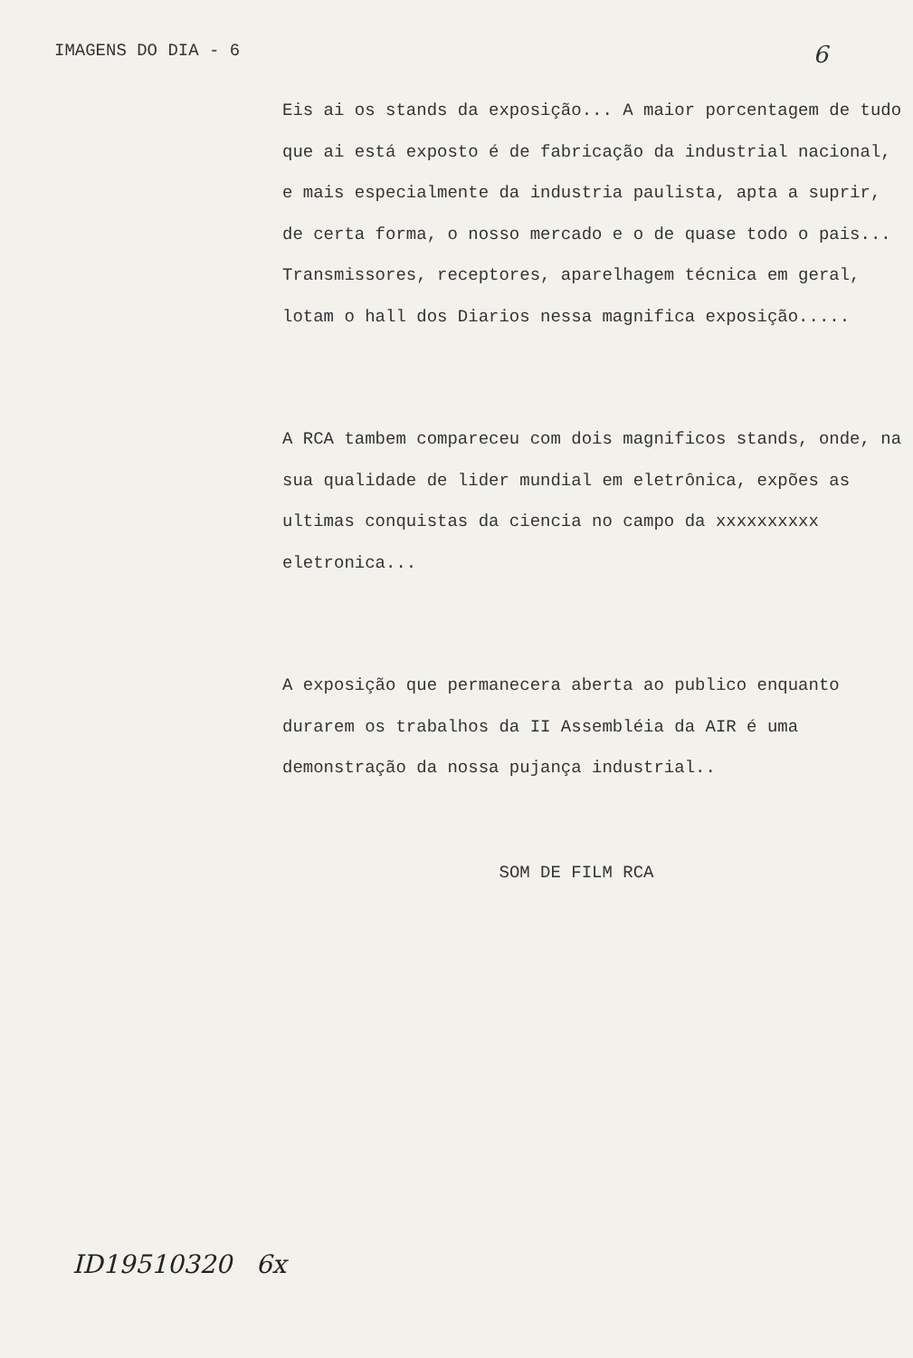IMAGENS DO DIA - 6 6
Eis ai os stands da exposição... A maior porcentagem de tudo que ai está exposto é de fabricação da industrial nacional, e mais especialmente da industria paulista, apta a suprir, de certa forma, o nosso mercado e o de quase todo o pais...
Transmissores, receptores, aparelhagem técnica em geral, lotam o hall dos Diarios nessa magnifica exposição.....
A RCA tambem compareceu com dois magnificos stands, onde, na sua qualidade de lider mundial em eletrônica, expões as ultimas conquistas da ciencia no campo da xxxxxxxxxx eletronica...
A exposição que permanecera aberta ao publico enquanto durarem os trabalhos da II Assembléia da AIR é uma demonstração da nossa pujança industrial..
SOM DE FILM RCA
ID19510320 6x